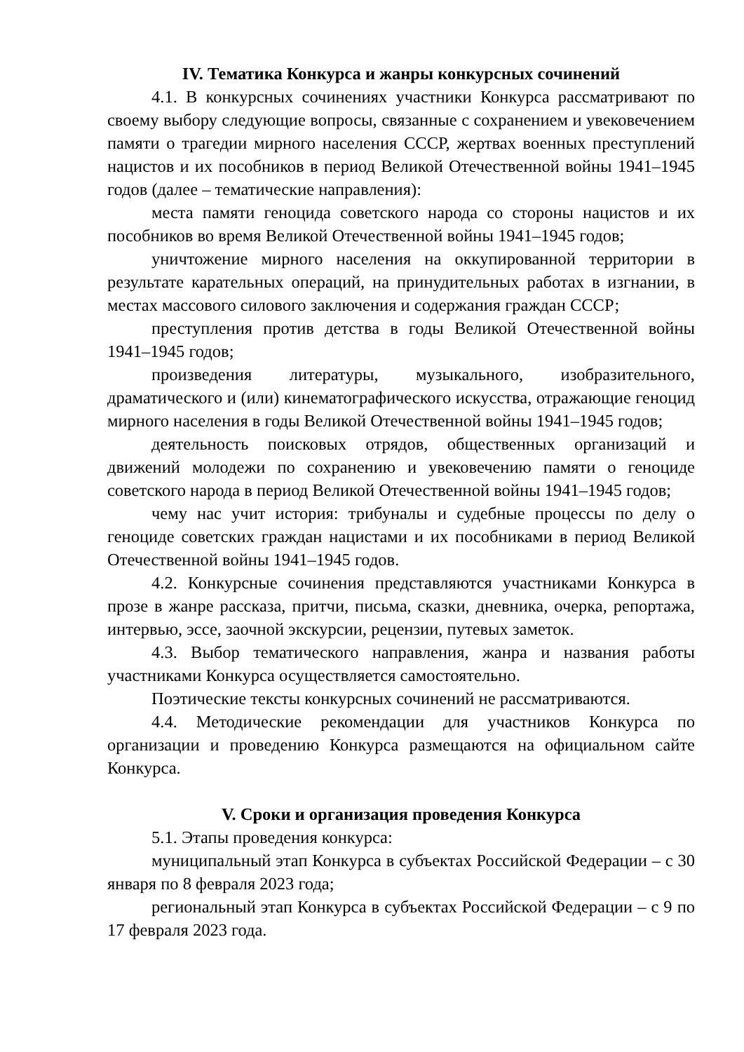IV. Тематика Конкурса и жанры конкурсных сочинений
4.1. В конкурсных сочинениях участники Конкурса рассматривают по своему выбору следующие вопросы, связанные с сохранением и увековечением памяти о трагедии мирного населения СССР, жертвах военных преступлений нацистов и их пособников в период Великой Отечественной войны 1941–1945 годов (далее – тематические направления):
места памяти геноцида советского народа со стороны нацистов и их пособников во время Великой Отечественной войны 1941–1945 годов;
уничтожение мирного населения на оккупированной территории в результате карательных операций, на принудительных работах в изгнании, в местах массового силового заключения и содержания граждан СССР;
преступления против детства в годы Великой Отечественной войны 1941–1945 годов;
произведения литературы, музыкального, изобразительного, драматического и (или) кинематографического искусства, отражающие геноцид мирного населения в годы Великой Отечественной войны 1941–1945 годов;
деятельность поисковых отрядов, общественных организаций и движений молодежи по сохранению и увековечению памяти о геноциде советского народа в период Великой Отечественной войны 1941–1945 годов;
чему нас учит история: трибуналы и судебные процессы по делу о геноциде советских граждан нацистами и их пособниками в период Великой Отечественной войны 1941–1945 годов.
4.2. Конкурсные сочинения представляются участниками Конкурса в прозе в жанре рассказа, притчи, письма, сказки, дневника, очерка, репортажа, интервью, эссе, заочной экскурсии, рецензии, путевых заметок.
4.3. Выбор тематического направления, жанра и названия работы участниками Конкурса осуществляется самостоятельно.
Поэтические тексты конкурсных сочинений не рассматриваются.
4.4. Методические рекомендации для участников Конкурса по организации и проведению Конкурса размещаются на официальном сайте Конкурса.
V. Сроки и организация проведения Конкурса
5.1. Этапы проведения конкурса:
муниципальный этап Конкурса в субъектах Российской Федерации – с 30 января по 8 февраля 2023 года;
региональный этап Конкурса в субъектах Российской Федерации – с 9 по 17 февраля 2023 года.